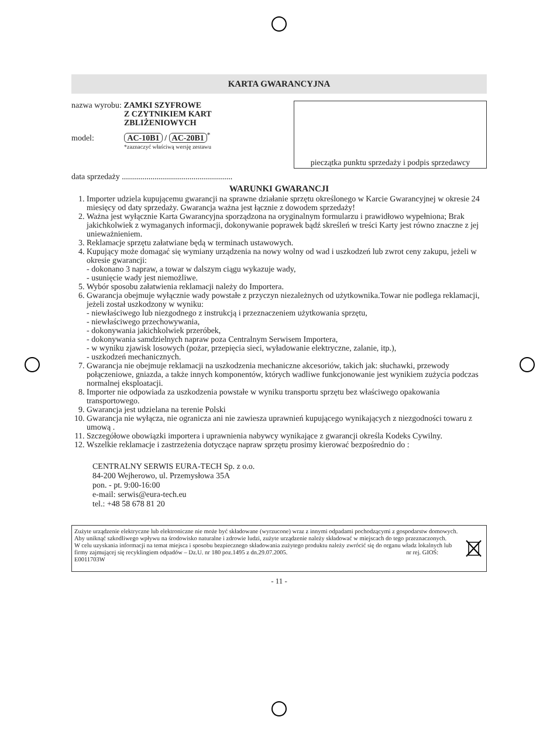KARTA GWARANCYJNA
nazwa wyrobu: ZAMKI SZYFROWE
Z CZYTNIKIEM KART
ZBLIŻENIOWYCH
model: AC-10B1 / AC-20B1<sup>*</sup>
*zaznaczyć właściwą wersję zestawu
pieczątka punktu sprzedaży i podpis sprzedawcy
data sprzedaży ......................................................
WARUNKI GWARANCJI
1. Importer udziela kupującemu gwarancji na sprawne działanie sprzętu określonego w Karcie Gwarancyjnej w okresie 24 miesięcy od daty sprzedaży. Gwarancja ważna jest łącznie z dowodem sprzedaży!
2. Ważna jest wyłącznie Karta Gwarancyjna sporządzona na oryginalnym formularzu i prawidłowo wypełniona; Brak jakichkolwiek z wymaganych informacji, dokonywanie poprawek bądź skreśleń w treści Karty jest równo znaczne z jej unieważnieniem.
3. Reklamacje sprzętu załatwiane będą w terminach ustawowych.
4. Kupujący może domagać się wymiany urządzenia na nowy wolny od wad i uszkodzeń lub zwrot ceny zakupu, jeżeli w okresie gwarancji:
- dokonano 3 napraw, a towar w dalszym ciągu wykazuje wady,
- usunięcie wady jest niemożliwe.
5. Wybór sposobu załatwienia reklamacji należy do Importera.
6. Gwarancja obejmuje wyłącznie wady powstałe z przyczyn niezależnych od użytkownika.Towar nie podlega reklamacji, jeżeli został uszkodzony w wyniku:
- niewłaściwego lub niezgodnego z instrukcją i przeznaczeniem użytkowania sprzętu,
- niewłaściwego przechowywania,
- dokonywania jakichkolwiek przeróbek,
- dokonywania samdzielnych napraw poza Centralnym Serwisem Importera,
- w wyniku zjawisk losowych (pożar, przepięcia sieci, wyładowanie elektryczne, zalanie, itp.),
- uszkodzeń mechanicznych.
7. Gwarancja nie obejmuje reklamacji na uszkodzenia mechaniczne akcesoriów, takich jak: słuchawki, przewody połączeniowe, gniazda, a także innych komponentów, których wadliwe funkcjonowanie jest wynikiem zużycia podczas normalnej eksploatacji.
8. Importer nie odpowiada za uszkodzenia powstałe w wyniku transportu sprzętu bez właściwego opakowania transportowego.
9. Gwarancja jest udzielana na terenie Polski
10. Gwarancja nie wyłącza, nie ogranicza ani nie zawiesza uprawnień kupującego wynikających z niezgodności towaru z umową .
11. Szczegółowe obowiązki importera i uprawnienia nabywcy wynikające z gwarancji określa Kodeks Cywilny.
12. Wszelkie reklamacje i zastrzeżenia dotyczące napraw sprzętu prosimy kierować bezpośrednio do :
CENTRALNY SERWIS EURA-TECH Sp. z o.o.
84-200 Wejherowo, ul. Przemysłowa 35A
pon. - pt. 9:00-16:00
e-mail: serwis@eura-tech.eu
tel.: +48 58 678 81 20
Zużyte urządzenie elektryczne lub elektroniczne nie może być składowane (wyrzucone) wraz z innymi odpadami pochodzącymi z gospodarstw domowych. Aby uniknąć szkodliwego wpływu na środowisko naturalne i zdrowie ludzi, zużyte urządzenie należy składować w miejscach do tego przeznaczonych.
W celu uzyskania informacji na temat miejsca i sposobu bezpiecznego składowania zużytego produktu należy zwrócić się do organu władz lokalnych lub firmy zajmującej się recyklingiem odpadów – Dz.U. nr 180 poz.1495 z dn.29.07.2005. nr rej. GIOŚ: E0011703W
- 11 -